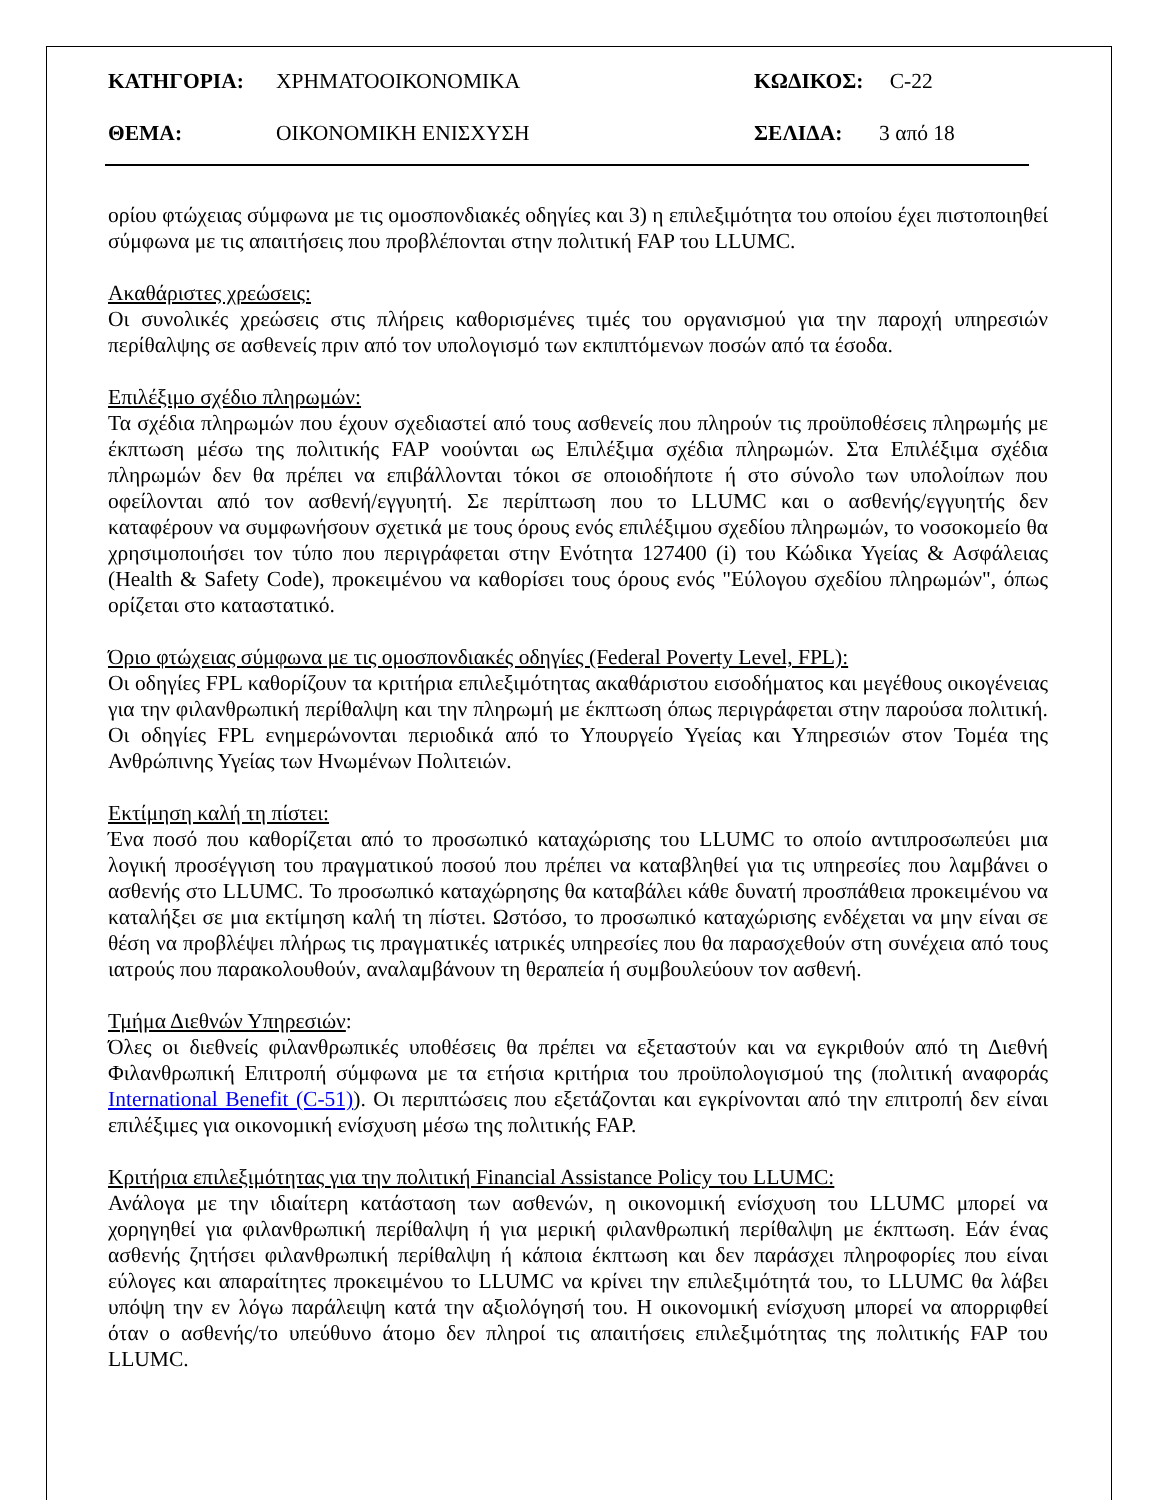ΚΑΤΗΓΟΡΙΑ: ΧΡΗΜΑΤΟΟΙΚΟΝΟΜΙΚΑ ΚΩΔΙΚΟΣ: C-22
ΘΕΜΑ: ΟΙΚΟΝΟΜΙΚΗ ΕΝΙΣΧΥΣΗ ΣΕΛΙΔΑ: 3 από 18
ορίου φτώχειας σύμφωνα με τις ομοσπονδιακές οδηγίες και 3) η επιλεξιμότητα του οποίου έχει πιστοποιηθεί σύμφωνα με τις απαιτήσεις που προβλέπονται στην πολιτική FAP του LLUMC.
Ακαθάριστες χρεώσεις:
Οι συνολικές χρεώσεις στις πλήρεις καθορισμένες τιμές του οργανισμού για την παροχή υπηρεσιών περίθαλψης σε ασθενείς πριν από τον υπολογισμό των εκπιπτόμενων ποσών από τα έσοδα.
Επιλέξιμο σχέδιο πληρωμών:
Τα σχέδια πληρωμών που έχουν σχεδιαστεί από τους ασθενείς που πληρούν τις προϋποθέσεις πληρωμής με έκπτωση μέσω της πολιτικής FAP νοούνται ως Επιλέξιμα σχέδια πληρωμών. Στα Επιλέξιμα σχέδια πληρωμών δεν θα πρέπει να επιβάλλονται τόκοι σε οποιοδήποτε ή στο σύνολο των υπολοίπων που οφείλονται από τον ασθενή/εγγυητή. Σε περίπτωση που το LLUMC και ο ασθενής/εγγυητής δεν καταφέρουν να συμφωνήσουν σχετικά με τους όρους ενός επιλέξιμου σχεδίου πληρωμών, το νοσοκομείο θα χρησιμοποιήσει τον τύπο που περιγράφεται στην Ενότητα 127400 (i) του Κώδικα Υγείας & Ασφάλειας (Health & Safety Code), προκειμένου να καθορίσει τους όρους ενός "Εύλογου σχεδίου πληρωμών", όπως ορίζεται στο καταστατικό.
Όριο φτώχειας σύμφωνα με τις ομοσπονδιακές οδηγίες (Federal Poverty Level, FPL):
Οι οδηγίες FPL καθορίζουν τα κριτήρια επιλεξιμότητας ακαθάριστου εισοδήματος και μεγέθους οικογένειας για την φιλανθρωπική περίθαλψη και την πληρωμή με έκπτωση όπως περιγράφεται στην παρούσα πολιτική. Οι οδηγίες FPL ενημερώνονται περιοδικά από το Υπουργείο Υγείας και Υπηρεσιών στον Τομέα της Ανθρώπινης Υγείας των Ηνωμένων Πολιτειών.
Εκτίμηση καλή τη πίστει:
Ένα ποσό που καθορίζεται από το προσωπικό καταχώρισης του LLUMC το οποίο αντιπροσωπεύει μια λογική προσέγγιση του πραγματικού ποσού που πρέπει να καταβληθεί για τις υπηρεσίες που λαμβάνει ο ασθενής στο LLUMC. Το προσωπικό καταχώρησης θα καταβάλει κάθε δυνατή προσπάθεια προκειμένου να καταλήξει σε μια εκτίμηση καλή τη πίστει. Ωστόσο, το προσωπικό καταχώρισης ενδέχεται να μην είναι σε θέση να προβλέψει πλήρως τις πραγματικές ιατρικές υπηρεσίες που θα παρασχεθούν στη συνέχεια από τους ιατρούς που παρακολουθούν, αναλαμβάνουν τη θεραπεία ή συμβουλεύουν τον ασθενή.
Τμήμα Διεθνών Υπηρεσιών:
Όλες οι διεθνείς φιλανθρωπικές υποθέσεις θα πρέπει να εξεταστούν και να εγκριθούν από τη Διεθνή Φιλανθρωπική Επιτροπή σύμφωνα με τα ετήσια κριτήρια του προϋπολογισμού της (πολιτική αναφοράς International Benefit (C-51)). Οι περιπτώσεις που εξετάζονται και εγκρίνονται από την επιτροπή δεν είναι επιλέξιμες για οικονομική ενίσχυση μέσω της πολιτικής FAP.
Κριτήρια επιλεξιμότητας για την πολιτική Financial Assistance Policy του LLUMC:
Ανάλογα με την ιδιαίτερη κατάσταση των ασθενών, η οικονομική ενίσχυση του LLUMC μπορεί να χορηγηθεί για φιλανθρωπική περίθαλψη ή για μερική φιλανθρωπική περίθαλψη με έκπτωση. Εάν ένας ασθενής ζητήσει φιλανθρωπική περίθαλψη ή κάποια έκπτωση και δεν παράσχει πληροφορίες που είναι εύλογες και απαραίτητες προκειμένου το LLUMC να κρίνει την επιλεξιμότητά του, το LLUMC θα λάβει υπόψη την εν λόγω παράλειψη κατά την αξιολόγησή του. Η οικονομική ενίσχυση μπορεί να απορριφθεί όταν ο ασθενής/το υπεύθυνο άτομο δεν πληροί τις απαιτήσεις επιλεξιμότητας της πολιτικής FAP του LLUMC.